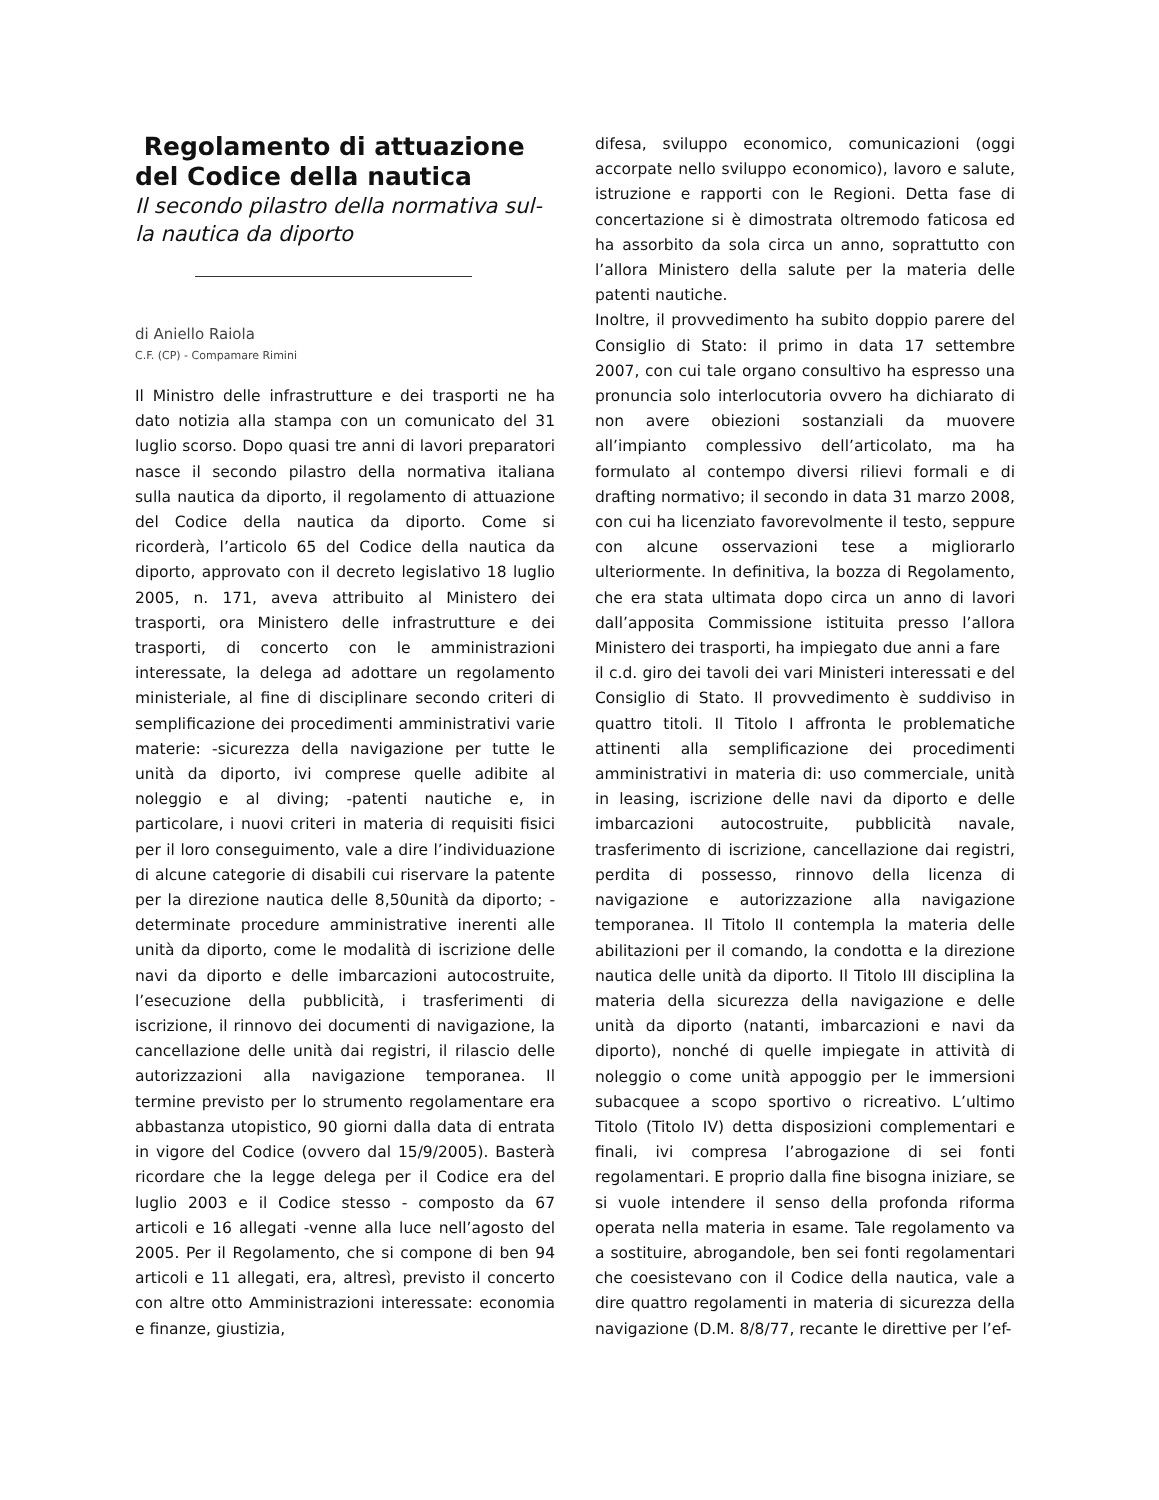Regolamento di attuazione del Codice della nautica
Il secondo pilastro della normativa sul-la nautica da diporto
di Aniello Raiola
C.F. (CP) - Compamare Rimini
Il Ministro delle infrastrutture e dei trasporti ne ha dato notizia alla stampa con un comunicato del 31 luglio scorso. Dopo quasi tre anni di lavori preparatori nasce il secondo pilastro della normativa italiana sulla nautica da diporto, il regolamento di attuazione del Codice della nautica da diporto. Come si ricorderà, l’articolo 65 del Codice della nautica da diporto, approvato con il decreto legislativo 18 luglio 2005, n. 171, aveva attribuito al Ministero dei trasporti, ora Ministero delle infrastrutture e dei trasporti, di concerto con le amministrazioni interessate, la delega ad adottare un regolamento ministeriale, al fine di disciplinare secondo criteri di semplificazione dei procedimenti amministrativi varie materie: -sicurezza della navigazione per tutte le unità da diporto, ivi comprese quelle adibite al noleggio e al diving; -patenti nautiche e, in particolare, i nuovi criteri in materia di requisiti fisici per il loro conseguimento, vale a dire l’individuazione di alcune categorie di disabili cui riservare la patente per la direzione nautica delle 8,50unità da diporto; -determinate procedure amministrative inerenti alle unità da diporto, come le modalità di iscrizione delle navi da diporto e delle imbarcazioni autocostruite, l’esecuzione della pubblicità, i trasferimenti di iscrizione, il rinnovo dei documenti di navigazione, la cancellazione delle unità dai registri, il rilascio delle autorizzazioni alla navigazione temporanea. Il termine previsto per lo strumento regolamentare era abbastanza utopistico, 90 giorni dalla data di entrata in vigore del Codice (ovvero dal 15/9/2005). Basterà ricordare che la legge delega per il Codice era del luglio 2003 e il Codice stesso - composto da 67 articoli e 16 allegati -venne alla luce nell’agosto del 2005. Per il Regolamento, che si compone di ben 94 articoli e 11 allegati, era, altresì, previsto il concerto con altre otto Amministrazioni interessate: economia e finanze, giustizia,
difesa, sviluppo economico, comunicazioni (oggi accorpate nello sviluppo economico), lavoro e salute, istruzione e rapporti con le Regioni. Detta fase di concertazione si è dimostrata oltremodo faticosa ed ha assorbito da sola circa un anno, soprattutto con l’allora Ministero della salute per la materia delle patenti nautiche.
Inoltre, il provvedimento ha subito doppio parere del Consiglio di Stato: il primo in data 17 settembre 2007, con cui tale organo consultivo ha espresso una pronuncia solo interlocutoria ovvero ha dichiarato di non avere obiezioni sostanziali da muovere all’impianto complessivo dell’articolato, ma ha formulato al contempo diversi rilievi formali e di drafting normativo; il secondo in data 31 marzo 2008, con cui ha licenziato favorevolmente il testo, seppure con alcune osservazioni tese a migliorarlo ulteriormente. In definitiva, la bozza di Regolamento, che era stata ultimata dopo circa un anno di lavori dall’apposita Commissione istituita presso l’allora Ministero dei trasporti, ha impiegato due anni a fare
il c.d. giro dei tavoli dei vari Ministeri interessati e del Consiglio di Stato. Il provvedimento è suddiviso in quattro titoli. Il Titolo I affronta le problematiche attinenti alla semplificazione dei procedimenti amministrativi in materia di: uso commerciale, unità in leasing, iscrizione delle navi da diporto e delle imbarcazioni autocostruite, pubblicità navale, trasferimento di iscrizione, cancellazione dai registri, perdita di possesso, rinnovo della licenza di navigazione e autorizzazione alla navigazione temporanea. Il Titolo II contempla la materia delle abilitazioni per il comando, la condotta e la direzione nautica delle unità da diporto. Il Titolo III disciplina la materia della sicurezza della navigazione e delle unità da diporto (natanti, imbarcazioni e navi da diporto), nonché di quelle impiegate in attività di noleggio o come unità appoggio per le immersioni subacquee a scopo sportivo o ricreativo. L’ultimo Titolo (Titolo IV) detta disposizioni complementari e finali, ivi compresa l’abrogazione di sei fonti regolamentari. E proprio dalla fine bisogna iniziare, se si vuole intendere il senso della profonda riforma operata nella materia in esame. Tale regolamento va a sostituire, abrogandole, ben sei fonti regolamentari che coesistevano con il Codice della nautica, vale a dire quattro regolamenti in materia di sicurezza della navigazione (D.M. 8/8/77, recante le direttive per l’ef-